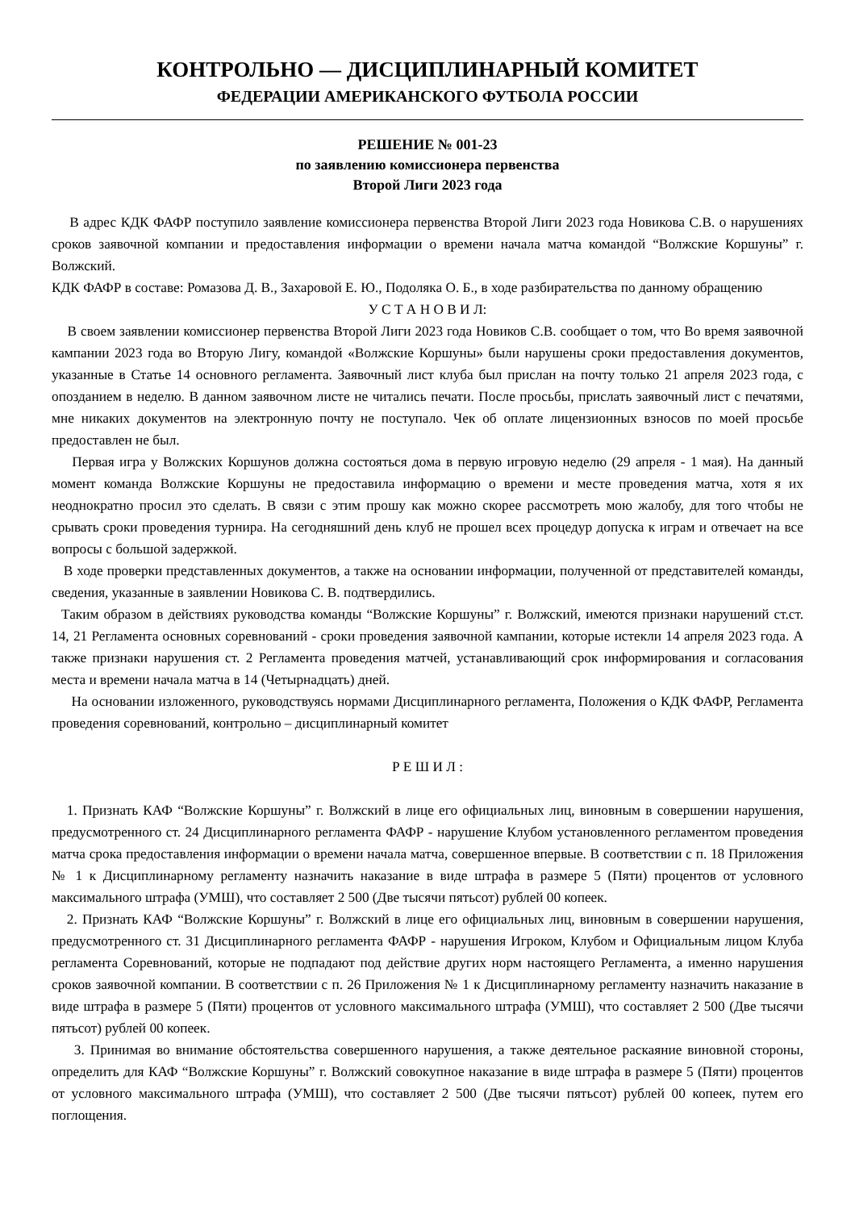КОНТРОЛЬНО — ДИСЦИПЛИНАРНЫЙ КОМИТЕТ
ФЕДЕРАЦИИ АМЕРИКАНСКОГО ФУТБОЛА РОССИИ
РЕШЕНИЕ № 001-23
по заявлению комиссионера первенства
Второй Лиги 2023 года
В адрес КДК ФАФР поступило заявление комиссионера первенства Второй Лиги 2023 года Новикова С.В. о нарушениях сроков заявочной компании и предоставления информации о времени начала матча командой “Волжские Коршуны” г. Волжский.
КДК ФАФР в составе: Ромазова Д. В., Захаровой Е. Ю., Подоляка О. Б., в ходе разбирательства по данному обращению
У С Т А Н О В И Л:
В своем заявлении комиссионер первенства Второй Лиги 2023 года Новиков С.В. сообщает о том, что Во время заявочной кампании 2023 года во Вторую Лигу, командой «Волжские Коршуны» были нарушены сроки предоставления документов, указанные в Статье 14 основного регламента. Заявочный лист клуба был прислан на почту только 21 апреля 2023 года, с опозданием в неделю. В данном заявочном листе не читались печати. После просьбы, прислать заявочный лист с печатями, мне никаких документов на электронную почту не поступало. Чек об оплате лицензионных взносов по моей просьбе предоставлен не был.
Первая игра у Волжских Коршунов должна состояться дома в первую игровую неделю (29 апреля - 1 мая). На данный момент команда Волжские Коршуны не предоставила информацию о времени и месте проведения матча, хотя я их неоднократно просил это сделать. В связи с этим прошу как можно скорее рассмотреть мою жалобу, для того чтобы не срывать сроки проведения турнира. На сегодняшний день клуб не прошел всех процедур допуска к играм и отвечает на все вопросы с большой задержкой.
В ходе проверки представленных документов, а также на основании информации, полученной от представителей команды, сведения, указанные в заявлении Новикова С. В. подтвердились.
Таким образом в действиях руководства команды “Волжские Коршуны” г. Волжский, имеются признаки нарушений ст.ст. 14, 21 Регламента основных соревнований - сроки проведения заявочной кампании, которые истекли 14 апреля 2023 года. А также признаки нарушения ст. 2 Регламента проведения матчей, устанавливающий срок информирования и согласования места и времени начала матча в 14 (Четырнадцать) дней.
На основании изложенного, руководствуясь нормами Дисциплинарного регламента, Положения о КДК ФАФР, Регламента проведения соревнований, контрольно – дисциплинарный комитет
Р Е Ш И Л :
1. Признать КАФ “Волжские Коршуны” г. Волжский в лице его официальных лиц, виновным в совершении нарушения, предусмотренного ст. 24 Дисциплинарного регламента ФАФР - нарушение Клубом установленного регламентом проведения матча срока предоставления информации о времени начала матча, совершенное впервые. В соответствии с п. 18 Приложения № 1 к Дисциплинарному регламенту назначить наказание в виде штрафа в размере 5 (Пяти) процентов от условного максимального штрафа (УМШ), что составляет 2 500 (Две тысячи пятьсот) рублей 00 копеек.
2. Признать КАФ “Волжские Коршуны” г. Волжский в лице его официальных лиц, виновным в совершении нарушения, предусмотренного ст. 31 Дисциплинарного регламента ФАФР - нарушения Игроком, Клубом и Официальным лицом Клуба регламента Соревнований, которые не подпадают под действие других норм настоящего Регламента, а именно нарушения сроков заявочной компании. В соответствии с п. 26 Приложения № 1 к Дисциплинарному регламенту назначить наказание в виде штрафа в размере 5 (Пяти) процентов от условного максимального штрафа (УМШ), что составляет 2 500 (Две тысячи пятьсот) рублей 00 копеек.
3. Принимая во внимание обстоятельства совершенного нарушения, а также деятельное раскаяние виновной стороны, определить для КАФ “Волжские Коршуны” г. Волжский совокупное наказание в виде штрафа в размере 5 (Пяти) процентов от условного максимального штрафа (УМШ), что составляет 2 500 (Две тысячи пятьсот) рублей 00 копеек, путем его поглощения.